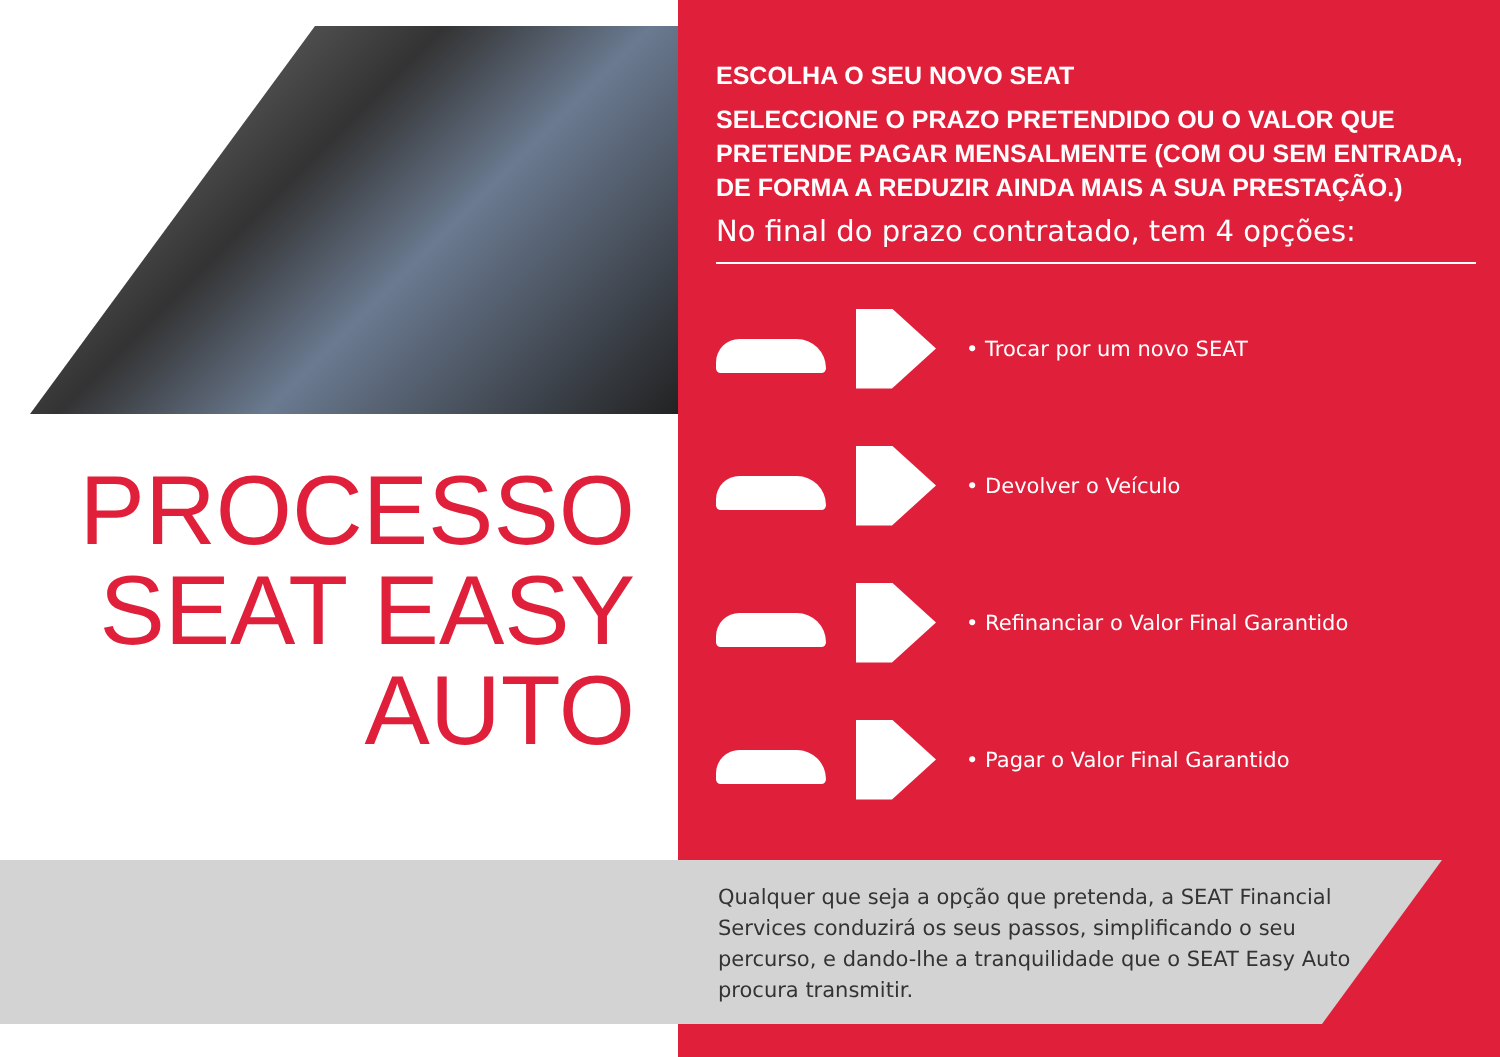PROCESSO
SEAT EASY
AUTO
ESCOLHA O SEU NOVO SEAT
SELECCIONE O PRAZO PRETENDIDO OU O VALOR QUE PRETENDE PAGAR MENSALMENTE (COM OU SEM ENTRADA, DE FORMA A REDUZIR AINDA MAIS A SUA PRESTAÇÃO.)
No final do prazo contratado, tem 4 opções:
• Trocar por um novo SEAT
• Devolver o Veículo
• Refinanciar o Valor Final Garantido
• Pagar o Valor Final Garantido
Qualquer que seja a opção que pretenda, a SEAT Financial Services conduzirá os seus passos, simplificando o seu percurso, e dando-lhe a tranquilidade que o SEAT Easy Auto procura transmitir.